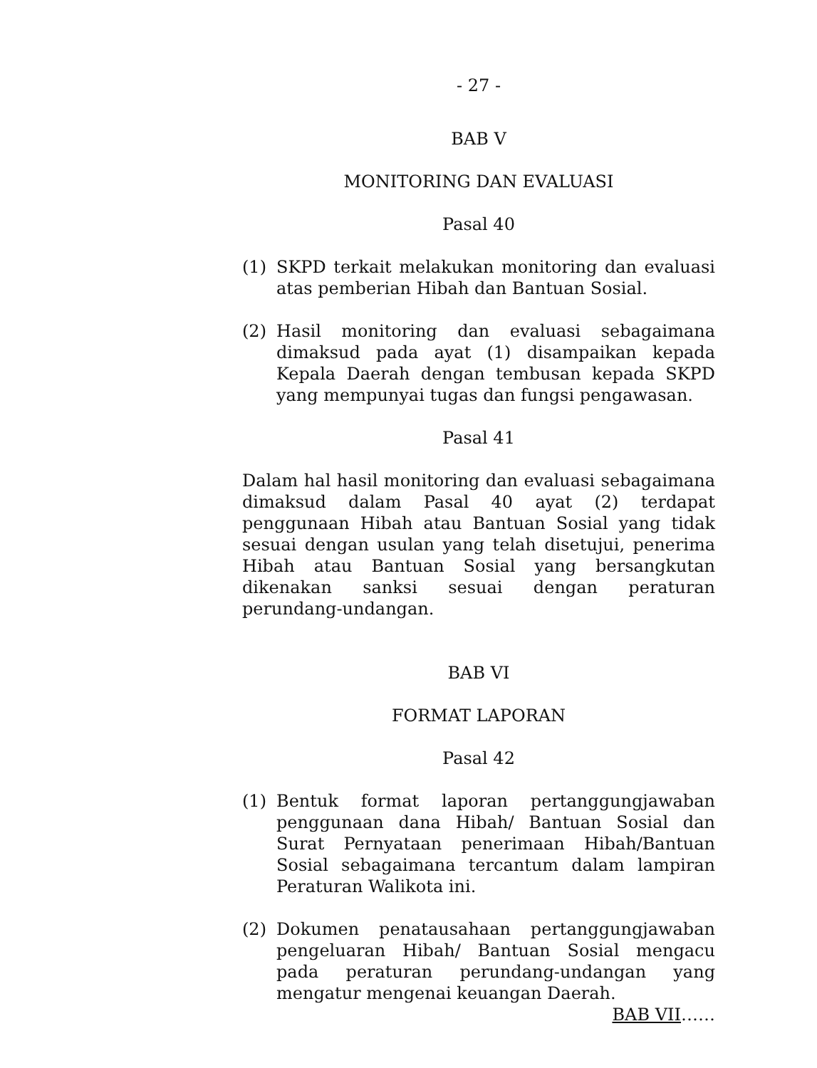- 27 -
BAB V
MONITORING DAN EVALUASI
Pasal 40
(1) SKPD terkait melakukan monitoring dan evaluasi atas pemberian Hibah dan Bantuan Sosial.
(2) Hasil monitoring dan evaluasi sebagaimana dimaksud pada ayat (1) disampaikan kepada Kepala Daerah dengan tembusan kepada SKPD yang mempunyai tugas dan fungsi pengawasan.
Pasal 41
Dalam hal hasil monitoring dan evaluasi sebagaimana dimaksud dalam Pasal 40 ayat (2) terdapat penggunaan Hibah atau Bantuan Sosial yang tidak sesuai dengan usulan yang telah disetujui, penerima Hibah atau Bantuan Sosial yang bersangkutan dikenakan sanksi sesuai dengan peraturan perundang-undangan.
BAB VI
FORMAT LAPORAN
Pasal 42
(1) Bentuk format laporan pertanggungjawaban penggunaan dana Hibah/ Bantuan Sosial dan Surat Pernyataan penerimaan Hibah/Bantuan Sosial sebagaimana tercantum dalam lampiran Peraturan Walikota ini.
(2) Dokumen penatausahaan pertanggungjawaban pengeluaran Hibah/ Bantuan Sosial mengacu pada peraturan perundang-undangan yang mengatur mengenai keuangan Daerah.
BAB VII……